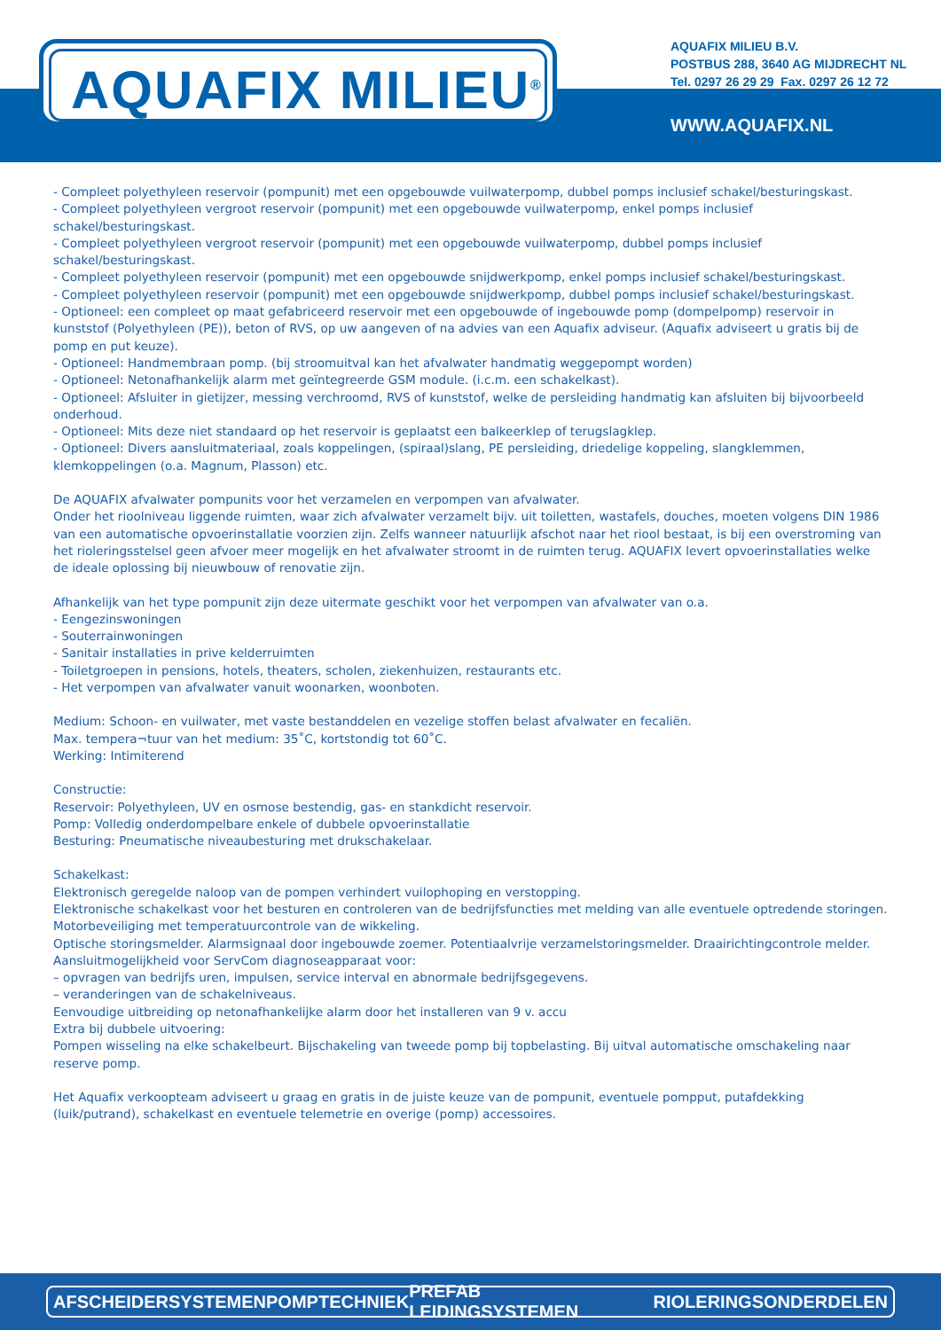AQUAFIX MILIEU<sup>®</sup>
AQUAFIX MILIEU B.V.
POSTBUS 288, 3640 AG MIJDRECHT NL
Tel. 0297 26 29 29 Fax. 0297 26 12 72
WWW.AQUAFIX.NL
- Compleet polyethyleen reservoir (pompunit) met een opgebouwde vuilwaterpomp, dubbel pomps inclusief schakel/besturingskast.
- Compleet polyethyleen vergroot reservoir (pompunit) met een opgebouwde vuilwaterpomp, enkel pomps inclusief schakel/besturingskast.
- Compleet polyethyleen vergroot reservoir (pompunit) met een opgebouwde vuilwaterpomp, dubbel pomps inclusief schakel/besturingskast.
- Compleet polyethyleen reservoir (pompunit) met een opgebouwde snijdwerkpomp, enkel pomps inclusief schakel/besturingskast.
- Compleet polyethyleen reservoir (pompunit) met een opgebouwde snijdwerkpomp, dubbel pomps inclusief schakel/besturingskast.
- Optioneel: een compleet op maat gefabriceerd reservoir met een opgebouwde of ingebouwde pomp (dompelpomp) reservoir in kunststof (Polyethyleen (PE)), beton of RVS, op uw aangeven of na advies van een Aquafix adviseur. (Aquafix adviseert u gratis bij de pomp en put keuze).
- Optioneel: Handmembraan pomp. (bij stroomuitval kan het afvalwater handmatig weggepompt worden)
- Optioneel: Netonafhankelijk alarm met geïntegreerde GSM module. (i.c.m. een schakelkast).
- Optioneel: Afsluiter in gietijzer, messing verchroomd, RVS of kunststof, welke de persleiding handmatig kan afsluiten bij bijvoorbeeld onderhoud.
- Optioneel: Mits deze niet standaard op het reservoir is geplaatst een balkeerklep of terugslagklep.
- Optioneel: Divers aansluitmateriaal, zoals koppelingen, (spiraal)slang, PE persleiding, driedelige koppeling, slangklemmen, klemkoppelingen (o.a. Magnum, Plasson) etc.
De AQUAFIX afvalwater pompunits voor het verzamelen en verpompen van afvalwater.
Onder het rioolniveau liggende ruimten, waar zich afvalwater verzamelt bijv. uit toiletten, wastafels, douches, moeten volgens DIN 1986 van een automatische opvoerinstallatie voorzien zijn. Zelfs wanneer natuurlijk afschot naar het riool bestaat, is bij een overstroming van het rioleringsstelsel geen afvoer meer mogelijk en het afvalwater stroomt in de ruimten terug. AQUAFIX levert opvoerinstallaties welke de ideale oplossing bij nieuwbouw of renovatie zijn.
Afhankelijk van het type pompunit zijn deze uitermate geschikt voor het verpompen van afvalwater van o.a.
- Eengezinswoningen
- Souterrainwoningen
- Sanitair installaties in prive kelderruimten
- Toiletgroepen in pensions, hotels, theaters, scholen, ziekenhuizen, restaurants etc.
- Het verpompen van afvalwater vanuit woonarken, woonboten.
Medium: Schoon- en vuilwater, met vaste bestanddelen en vezelige stoffen belast afvalwater en fecaliën.
Max. tempera¬tuur van het medium: 35˚C, kortstondig tot 60˚C.
Werking: Intimiterend
Constructie:
Reservoir: Polyethyleen, UV en osmose bestendig, gas- en stankdicht reservoir.
Pomp: Volledig onderdompelbare enkele of dubbele opvoerinstallatie
Besturing: Pneumatische niveaubesturing met drukschakelaar.
Schakelkast:
Elektronisch geregelde naloop van de pompen verhindert vuilophoping en verstopping.
Elektronische schakelkast voor het besturen en controleren van de bedrijfsfuncties met melding van alle eventuele optredende storingen.
Motorbeveiliging met temperatuurcontrole van de wikkeling.
Optische storingsmelder. Alarmsignaal door ingebouwde zoemer. Potentiaalvrije verzamelstoringsmelder. Draairichtingcontrole melder.
Aansluitmogelijkheid voor ServCom diagnoseapparaat voor:
– opvragen van bedrijfs uren, impulsen, service interval en abnormale bedrijfsgegevens.
– veranderingen van de schakelniveaus.
Eenvoudige uitbreiding op netonafhankelijke alarm door het installeren van 9 v. accu
Extra bij dubbele uitvoering:
Pompen wisseling na elke schakelbeurt. Bijschakeling van tweede pomp bij topbelasting. Bij uitval automatische omschakeling naar reserve pomp.
Het Aquafix verkoopteam adviseert u graag en gratis in de juiste keuze van de pompunit, eventuele pompput, putafdekking (luik/putrand), schakelkast en eventuele telemetrie en overige (pomp) accessoires.
AFSCHEIDERSYSTEMEN POMPTECHNIEK PREFAB LEIDINGSYSTEMEN RIOLERINGSONDERDELEN